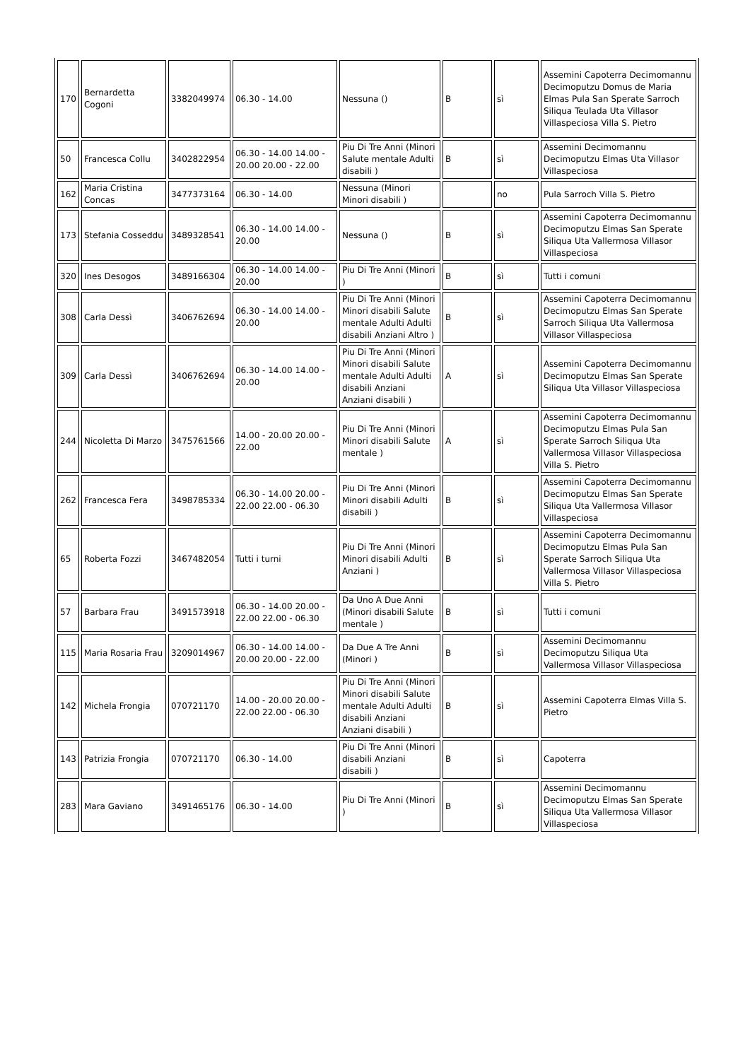| 170 | Bernardetta Cogoni | 3382049974 | 06.30 - 14.00 | Nessuna () | B | sì | Assemini Capoterra Decimomannu Decimoputzu Domus de Maria Elmas Pula San Sperate Sarroch Siliqua Teulada Uta Villasor Villaspeciosa Villa S. Pietro |
| 50 | Francesca Collu | 3402822954 | 06.30 - 14.00 14.00 - 20.00 20.00 - 22.00 | Piu Di Tre Anni (Minori Salute mentale Adulti disabili ) | B | sì | Assemini Decimomannu Decimoputzu Elmas Uta Villasor Villaspeciosa |
| 162 | Maria Cristina Concas | 3477373164 | 06.30 - 14.00 | Nessuna (Minori Minori disabili ) | | no | Pula Sarroch Villa S. Pietro |
| 173 | Stefania Cosseddu | 3489328541 | 06.30 - 14.00 14.00 - 20.00 | Nessuna () | B | sì | Assemini Capoterra Decimomannu Decimoputzu Elmas San Sperate Siliqua Uta Vallermosa Villasor Villaspeciosa |
| 320 | Ines Desogos | 3489166304 | 06.30 - 14.00 14.00 - 20.00 | Piu Di Tre Anni (Minori ) | B | sì | Tutti i comuni |
| 308 | Carla Dessì | 3406762694 | 06.30 - 14.00 14.00 - 20.00 | Piu Di Tre Anni (Minori Minori disabili Salute mentale Adulti Adulti disabili Anziani Altro ) | B | sì | Assemini Capoterra Decimomannu Decimoputzu Elmas San Sperate Sarroch Siliqua Uta Vallermosa Villasor Villaspeciosa |
| 309 | Carla Dessì | 3406762694 | 06.30 - 14.00 14.00 - 20.00 | Piu Di Tre Anni (Minori Minori disabili Salute mentale Adulti Adulti disabili Anziani Anziani disabili ) | A | sì | Assemini Capoterra Decimomannu Decimoputzu Elmas San Sperate Siliqua Uta Villasor Villaspeciosa |
| 244 | Nicoletta Di Marzo | 3475761566 | 14.00 - 20.00 20.00 - 22.00 | Piu Di Tre Anni (Minori Minori disabili Salute mentale ) | A | sì | Assemini Capoterra Decimomannu Decimoputzu Elmas Pula San Sperate Sarroch Siliqua Uta Vallermosa Villasor Villaspeciosa Villa S. Pietro |
| 262 | Francesca Fera | 3498785334 | 06.30 - 14.00 20.00 - 22.00 22.00 - 06.30 | Piu Di Tre Anni (Minori Minori disabili Adulti disabili ) | B | sì | Assemini Capoterra Decimomannu Decimoputzu Elmas San Sperate Siliqua Uta Vallermosa Villasor Villaspeciosa |
| 65 | Roberta Fozzi | 3467482054 | Tutti i turni | Piu Di Tre Anni (Minori Minori disabili Adulti Anziani ) | B | sì | Assemini Capoterra Decimomannu Decimoputzu Elmas Pula San Sperate Sarroch Siliqua Uta Vallermosa Villasor Villaspeciosa Villa S. Pietro |
| 57 | Barbara Frau | 3491573918 | 06.30 - 14.00 20.00 - 22.00 22.00 - 06.30 | Da Uno A Due Anni (Minori disabili Salute mentale ) | B | sì | Tutti i comuni |
| 115 | Maria Rosaria Frau | 3209014967 | 06.30 - 14.00 14.00 - 20.00 20.00 - 22.00 | Da Due A Tre Anni (Minori ) | B | sì | Assemini Decimomannu Decimoputzu Siliqua Uta Vallermosa Villasor Villaspeciosa |
| 142 | Michela Frongia | 070721170 | 14.00 - 20.00 20.00 - 22.00 22.00 - 06.30 | Piu Di Tre Anni (Minori Minori disabili Salute mentale Adulti Adulti disabili Anziani Anziani disabili ) | B | sì | Assemini Capoterra Elmas Villa S. Pietro |
| 143 | Patrizia Frongia | 070721170 | 06.30 - 14.00 | Piu Di Tre Anni (Minori disabili Anziani disabili ) | B | sì | Capoterra |
| 283 | Mara Gaviano | 3491465176 | 06.30 - 14.00 | Piu Di Tre Anni (Minori ) | B | sì | Assemini Decimomannu Decimoputzu Elmas San Sperate Siliqua Uta Vallermosa Villasor Villaspeciosa |